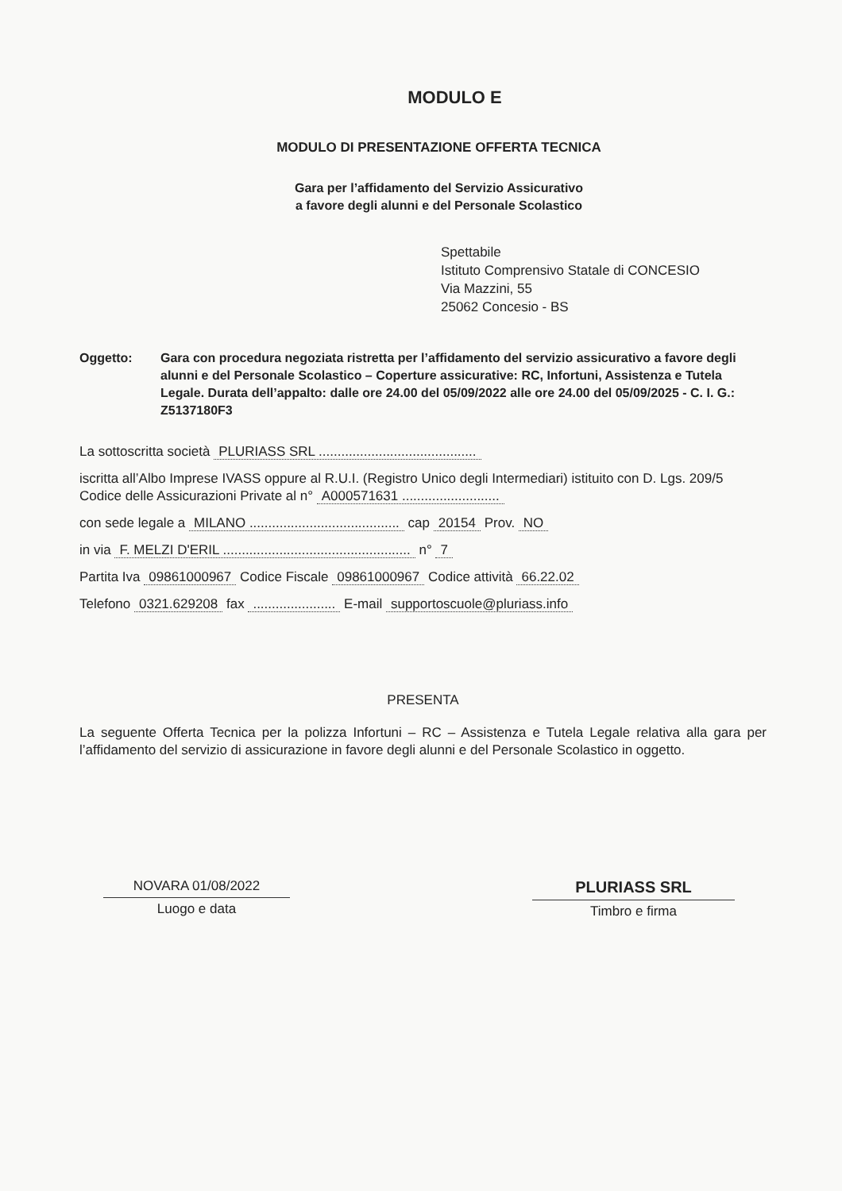MODULO E
MODULO DI PRESENTAZIONE OFFERTA TECNICA
Gara per l’affidamento del Servizio Assicurativo
a favore degli alunni e del Personale Scolastico
Spettabile
Istituto Comprensivo Statale di CONCESIO
Via Mazzini, 55
25062 Concesio - BS
Oggetto: Gara con procedura negoziata ristretta per l’affidamento del servizio assicurativo a favore degli alunni e del Personale Scolastico – Coperture assicurative: RC, Infortuni, Assistenza e Tutela Legale. Durata dell’appalto: dalle ore 24.00 del 05/09/2022 alle ore 24.00 del 05/09/2025 - C. I. G.: Z5137180F3
La sottoscritta società PLURIASS SRL ..........................................
iscritta all’Albo Imprese IVASS oppure al R.U.I. (Registro Unico degli Intermediari) istituito con D. Lgs. 209/5 Codice delle Assicurazioni Private al n° A000571631 ..........................
con sede legale a MILANO ........................................ cap 20154 Prov. NO
in via F. MELZI D'ERIL .................................................. n° 7
Partita Iva 09861000967 Codice Fiscale 09861000967 Codice attività 66.22.02
Telefono 0321.629208 fax ...................... E-mail supportoscuole@pluriass.info
PRESENTA
La seguente Offerta Tecnica per la polizza Infortuni – RC – Assistenza e Tutela Legale relativa alla gara per l’affidamento del servizio di assicurazione in favore degli alunni e del Personale Scolastico in oggetto.
NOVARA 01/08/2022
Luogo e data
PLURIASS SRL
Timbro e firma